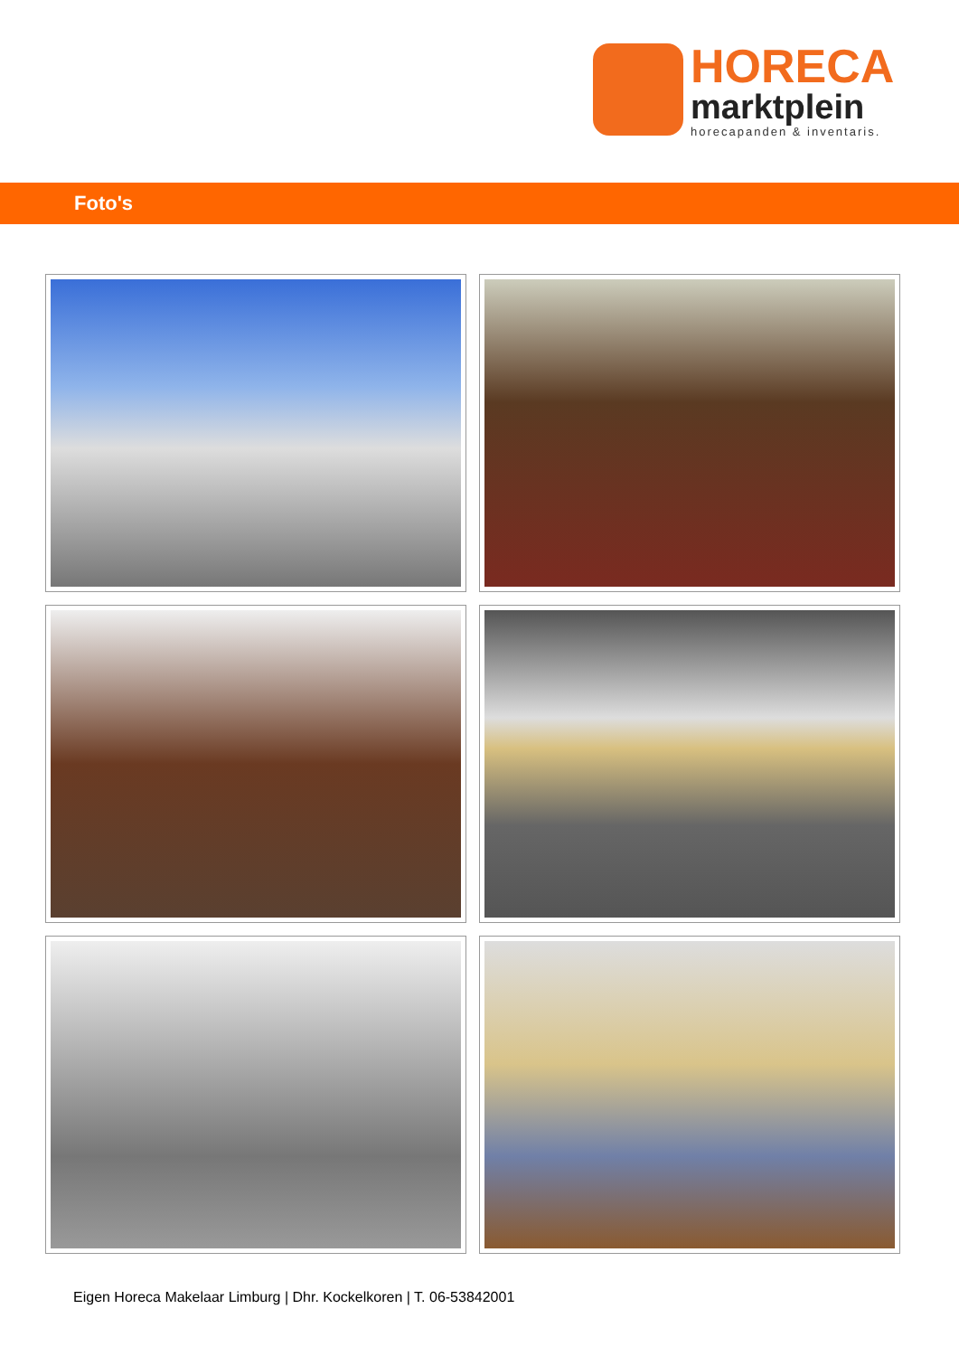HORECA
marktplein
horecapanden & inventaris.
Foto's
Eigen Horeca Makelaar Limburg | Dhr. Kockelkoren | T. 06-53842001